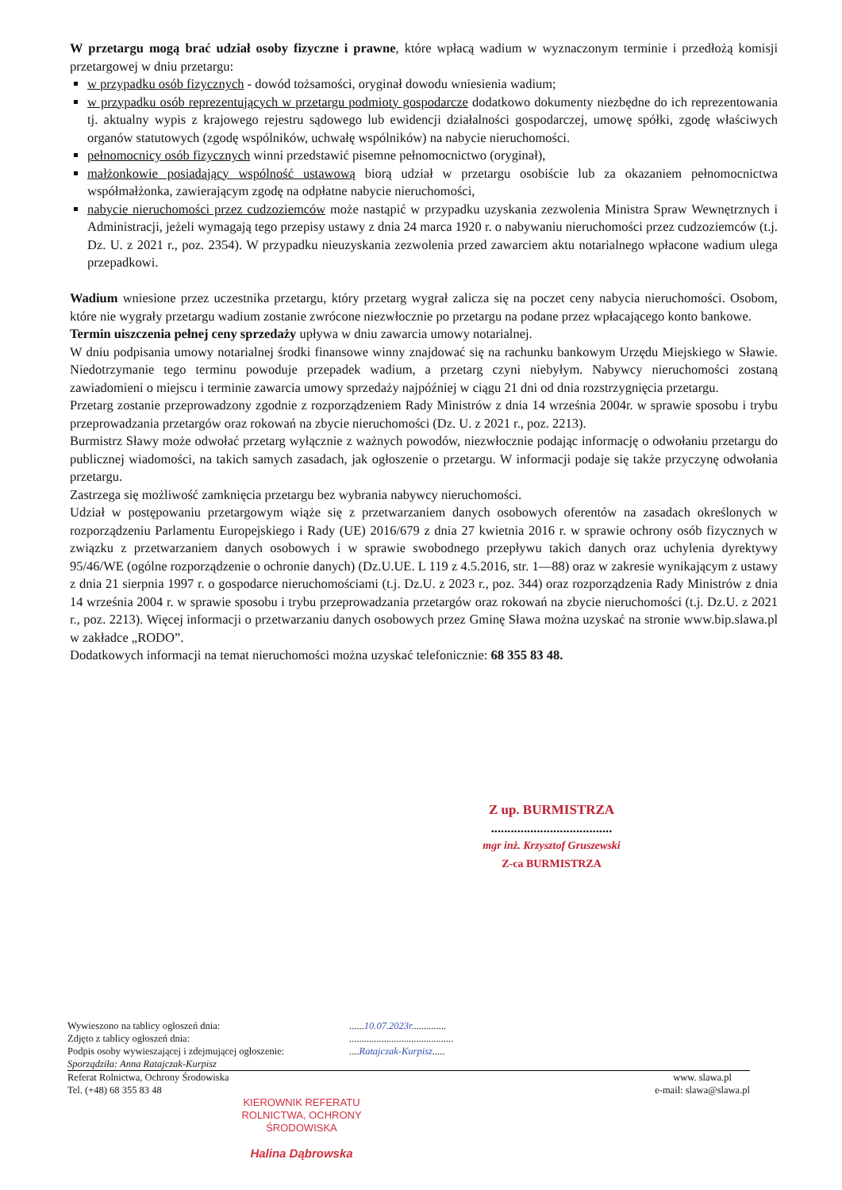W przetargu mogą brać udział osoby fizyczne i prawne, które wpłacą wadium w wyznaczonym terminie i przedłożą komisji przetargowej w dniu przetargu:
w przypadku osób fizycznych - dowód tożsamości, oryginał dowodu wniesienia wadium;
w przypadku osób reprezentujących w przetargu podmioty gospodarcze dodatkowo dokumenty niezbędne do ich reprezentowania tj. aktualny wypis z krajowego rejestru sądowego lub ewidencji działalności gospodarczej, umowę spółki, zgodę właściwych organów statutowych (zgodę wspólników, uchwałę wspólników) na nabycie nieruchomości.
pełnomocnicy osób fizycznych winni przedstawić pisemne pełnomocnictwo (oryginał),
małżonkowie posiadający wspólność ustawową biorą udział w przetargu osobiście lub za okazaniem pełnomocnictwa współmałżonka, zawierającym zgodę na odpłatne nabycie nieruchomości,
nabycie nieruchomości przez cudzoziemców może nastąpić w przypadku uzyskania zezwolenia Ministra Spraw Wewnętrznych i Administracji, jeżeli wymagają tego przepisy ustawy z dnia 24 marca 1920 r. o nabywaniu nieruchomości przez cudzoziemców (t.j. Dz. U. z 2021 r., poz. 2354). W przypadku nieuzyskania zezwolenia przed zawarciem aktu notarialnego wpłacone wadium ulega przepadkowi.
Wadium wniesione przez uczestnika przetargu, który przetarg wygrał zalicza się na poczet ceny nabycia nieruchomości. Osobom, które nie wygrały przetargu wadium zostanie zwrócone niezwłocznie po przetargu na podane przez wpłacającego konto bankowe.
Termin uiszczenia pełnej ceny sprzedaży upływa w dniu zawarcia umowy notarialnej.
W dniu podpisania umowy notarialnej środki finansowe winny znajdować się na rachunku bankowym Urzędu Miejskiego w Sławie. Niedotrzymanie tego terminu powoduje przepadek wadium, a przetarg czyni niebyłym. Nabywcy nieruchomości zostaną zawiadomieni o miejscu i terminie zawarcia umowy sprzedaży najpóźniej w ciągu 21 dni od dnia rozstrzygnięcia przetargu.
Przetarg zostanie przeprowadzony zgodnie z rozporządzeniem Rady Ministrów z dnia 14 września 2004r. w sprawie sposobu i trybu przeprowadzania przetargów oraz rokowań na zbycie nieruchomości (Dz. U. z 2021 r., poz. 2213).
Burmistrz Sławy może odwołać przetarg wyłącznie z ważnych powodów, niezwłocznie podając informację o odwołaniu przetargu do publicznej wiadomości, na takich samych zasadach, jak ogłoszenie o przetargu. W informacji podaje się także przyczynę odwołania przetargu.
Zastrzega się możliwość zamknięcia przetargu bez wybrania nabywcy nieruchomości.
Udział w postępowaniu przetargowym wiąże się z przetwarzaniem danych osobowych oferentów na zasadach określonych w rozporządzeniu Parlamentu Europejskiego i Rady (UE) 2016/679 z dnia 27 kwietnia 2016 r. w sprawie ochrony osób fizycznych w związku z przetwarzaniem danych osobowych i w sprawie swobodnego przepływu takich danych oraz uchylenia dyrektywy 95/46/WE (ogólne rozporządzenie o ochronie danych) (Dz.U.UE. L 119 z 4.5.2016, str. 1—88) oraz w zakresie wynikającym z ustawy z dnia 21 sierpnia 1997 r. o gospodarce nieruchomościami (t.j. Dz.U. z 2023 r., poz. 344) oraz rozporządzenia Rady Ministrów z dnia 14 września 2004 r. w sprawie sposobu i trybu przeprowadzania przetargów oraz rokowań na zbycie nieruchomości (t.j. Dz.U. z 2021 r., poz. 2213). Więcej informacji o przetwarzaniu danych osobowych przez Gminę Sława można uzyskać na stronie www.bip.slawa.pl w zakładce „RODO”.
Dodatkowych informacji na temat nieruchomości można uzyskać telefonicznie: 68 355 83 48.
Z up. BURMISTRZA
.....................................
mgr inż. Krzysztof Gruszewski
Z-ca BURMISTRZA
Wywieszono na tablicy ogłoszeń dnia:......10.07.2023r..............
Zdjęto z tablicy ogłoszeń dnia:..........................................
Podpis osoby wywieszającej i zdejmującej ogłoszenie:....Ratajczak-Kurpisz.....
Sporządziła: Anna Ratajczak-Kurpisz
Referat Rolnictwa, Ochrony Środowiska
Tel. (+48) 68 355 83 48
www. slawa.pl
e-mail: slawa@slawa.pl
KIEROWNIK REFERATU
ROLNICTWA, OCHRONY ŚRODOWISKA
Halina Dąbrowska